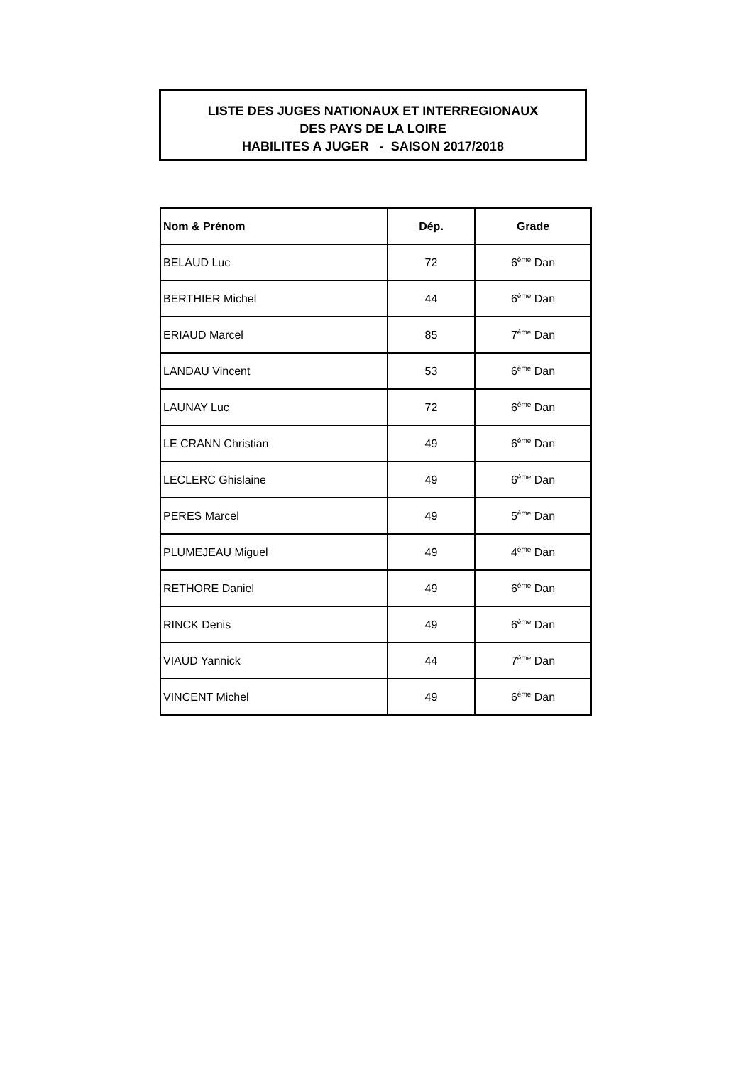LISTE DES JUGES NATIONAUX ET INTERREGIONAUX
DES PAYS DE LA LOIRE
HABILITES A JUGER - SAISON 2017/2018
| Nom & Prénom | Dép. | Grade |
| --- | --- | --- |
| BELAUD Luc | 72 | 6<sup>ème</sup> Dan |
| BERTHIER Michel | 44 | 6<sup>ème</sup> Dan |
| ERIAUD Marcel | 85 | 7<sup>ème</sup> Dan |
| LANDAU Vincent | 53 | 6<sup>ème</sup> Dan |
| LAUNAY Luc | 72 | 6<sup>ème</sup> Dan |
| LE CRANN Christian | 49 | 6<sup>ème</sup> Dan |
| LECLERC Ghislaine | 49 | 6<sup>ème</sup> Dan |
| PERES Marcel | 49 | 5<sup>ème</sup> Dan |
| PLUMEJEAU Miguel | 49 | 4<sup>ème</sup> Dan |
| RETHORE Daniel | 49 | 6<sup>ème</sup> Dan |
| RINCK Denis | 49 | 6<sup>ème</sup> Dan |
| VIAUD Yannick | 44 | 7<sup>ème</sup> Dan |
| VINCENT Michel | 49 | 6<sup>ème</sup> Dan |